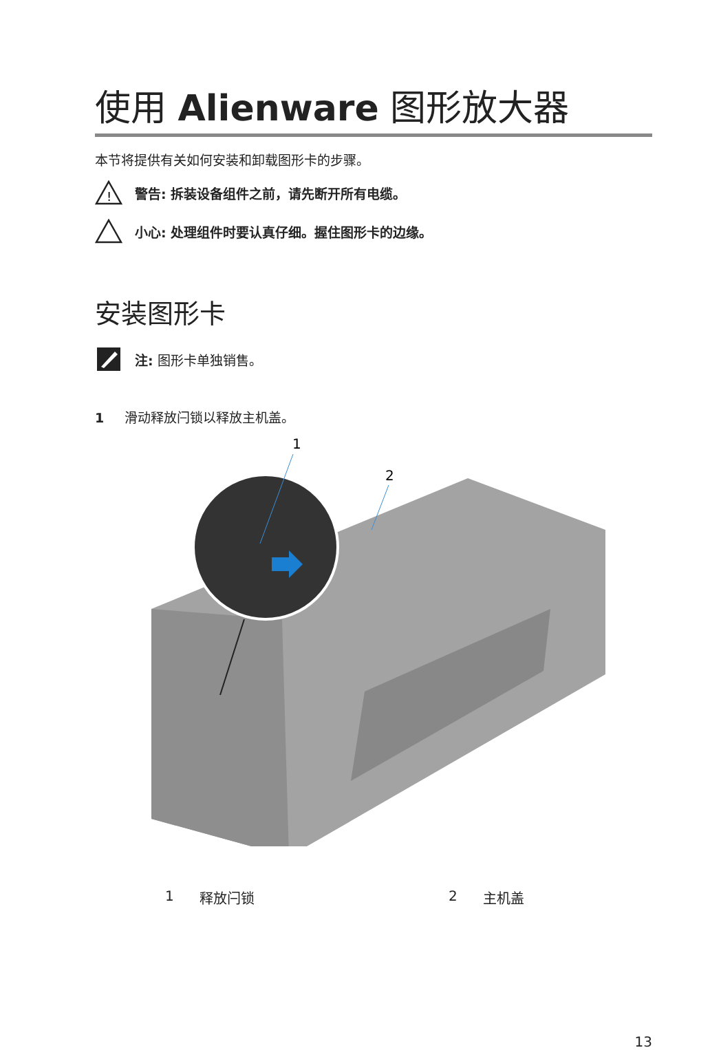使用 Alienware 图形放大器
本节将提供有关如何安装和卸载图形卡的步骤。
!
警告: 拆装设备组件之前，请先断开所有电缆。
小心: 处理组件时要认真仔细。握住图形卡的边缘。
安装图形卡
注: 图形卡单独销售。
1 滑动释放闩锁以释放主机盖。
1
2
1 释放闩锁 2 主机盖
13